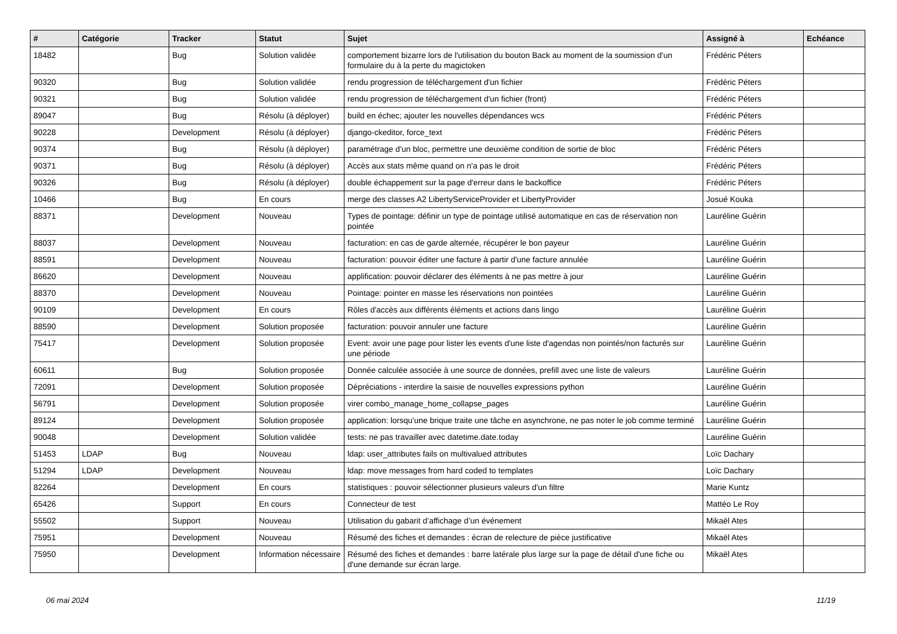| # | Catégorie | Tracker | Statut | Sujet | Assigné à | Echéance |
| --- | --- | --- | --- | --- | --- | --- |
| 18482 | | Bug | Solution validée | comportement bizarre lors de l'utilisation du bouton Back au moment de la soumission d'un formulaire du à la perte du magictoken | Frédéric Péters | |
| 90320 | | Bug | Solution validée | rendu progression de téléchargement d'un fichier | Frédéric Péters | |
| 90321 | | Bug | Solution validée | rendu progression de téléchargement d'un fichier (front) | Frédéric Péters | |
| 89047 | | Bug | Résolu (à déployer) | build en échec; ajouter les nouvelles dépendances wcs | Frédéric Péters | |
| 90228 | | Development | Résolu (à déployer) | django-ckeditor, force_text | Frédéric Péters | |
| 90374 | | Bug | Résolu (à déployer) | paramétrage d'un bloc, permettre une deuxième condition de sortie de bloc | Frédéric Péters | |
| 90371 | | Bug | Résolu (à déployer) | Accès aux stats même quand on n'a pas le droit | Frédéric Péters | |
| 90326 | | Bug | Résolu (à déployer) | double échappement sur la page d'erreur dans le backoffice | Frédéric Péters | |
| 10466 | | Bug | En cours | merge des classes A2 LibertyServiceProvider et LibertyProvider | Josué Kouka | |
| 88371 | | Development | Nouveau | Types de pointage: définir un type de pointage utilisé automatique en cas de réservation non pointée | Lauréline Guérin | |
| 88037 | | Development | Nouveau | facturation: en cas de garde alternée, récupérer le bon payeur | Lauréline Guérin | |
| 88591 | | Development | Nouveau | facturation: pouvoir éditer une facture à partir d'une facture annulée | Lauréline Guérin | |
| 86620 | | Development | Nouveau | applification: pouvoir déclarer des éléments à ne pas mettre à jour | Lauréline Guérin | |
| 88370 | | Development | Nouveau | Pointage: pointer en masse les réservations non pointées | Lauréline Guérin | |
| 90109 | | Development | En cours | Rôles d'accès aux différents éléments et actions dans lingo | Lauréline Guérin | |
| 88590 | | Development | Solution proposée | facturation: pouvoir annuler une facture | Lauréline Guérin | |
| 75417 | | Development | Solution proposée | Event: avoir une page pour lister les events d'une liste d'agendas non pointés/non facturés sur une période | Lauréline Guérin | |
| 60611 | | Bug | Solution proposée | Donnée calculée associée à une source de données, prefill avec une liste de valeurs | Lauréline Guérin | |
| 72091 | | Development | Solution proposée | Dépréciations - interdire la saisie de nouvelles expressions python | Lauréline Guérin | |
| 56791 | | Development | Solution proposée | virer combo_manage_home_collapse_pages | Lauréline Guérin | |
| 89124 | | Development | Solution proposée | application: lorsqu'une brique traite une tâche en asynchrone, ne pas noter le job comme terminé | Lauréline Guérin | |
| 90048 | | Development | Solution validée | tests: ne pas travailler avec datetime.date.today | Lauréline Guérin | |
| 51453 | LDAP | Bug | Nouveau | ldap: user_attributes fails on multivalued attributes | Loïc Dachary | |
| 51294 | LDAP | Development | Nouveau | ldap: move messages from hard coded to templates | Loïc Dachary | |
| 82264 | | Development | En cours | statistiques : pouvoir sélectionner plusieurs valeurs d'un filtre | Marie Kuntz | |
| 65426 | | Support | En cours | Connecteur de test | Mattéo Le Roy | |
| 55502 | | Support | Nouveau | Utilisation du gabarit d’affichage d’un événement | Mikaël Ates | |
| 75951 | | Development | Nouveau | Résumé des fiches et demandes : écran de relecture de pièce justificative | Mikaël Ates | |
| 75950 | | Development | Information nécessaire | Résumé des fiches et demandes : barre latérale plus large sur la page de détail d'une fiche ou d'une demande sur écran large. | Mikaël Ates | |
06 mai 2024 11/19